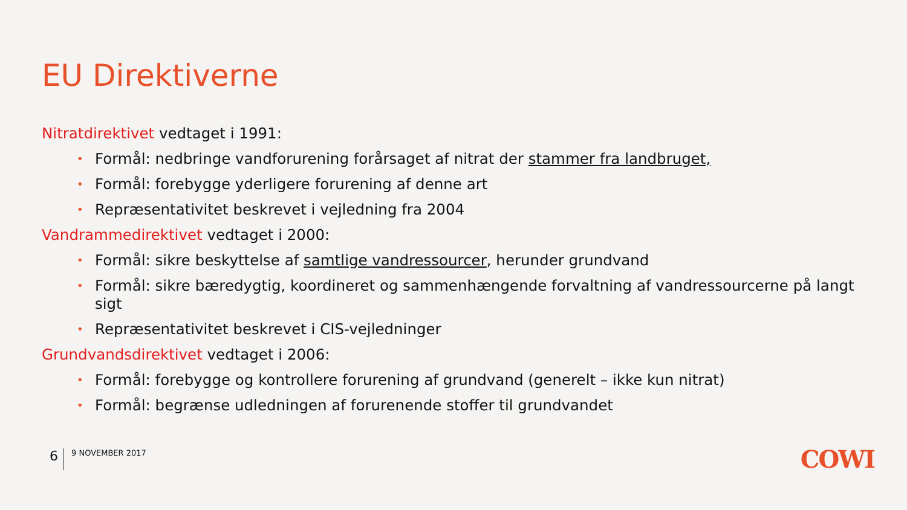EU Direktiverne
Nitratdirektivet vedtaget i 1991:
• Formål: nedbringe vandforurening forårsaget af nitrat der stammer fra landbruget,
• Formål: forebygge yderligere forurening af denne art
• Repræsentativitet beskrevet i vejledning fra 2004
Vandrammedirektivet vedtaget i 2000:
• Formål: sikre beskyttelse af samtlige vandressourcer, herunder grundvand
• Formål: sikre bæredygtig, koordineret og sammenhængende forvaltning af vandressourcerne på langt sigt
• Repræsentativitet beskrevet i CIS-vejledninger
Grundvandsdirektivet vedtaget i 2006:
• Formål: forebygge og kontrollere forurening af grundvand (generelt – ikke kun nitrat)
• Formål: begrænse udledningen af forurenende stoffer til grundvandet
6 9 NOVEMBER 2017 COWI